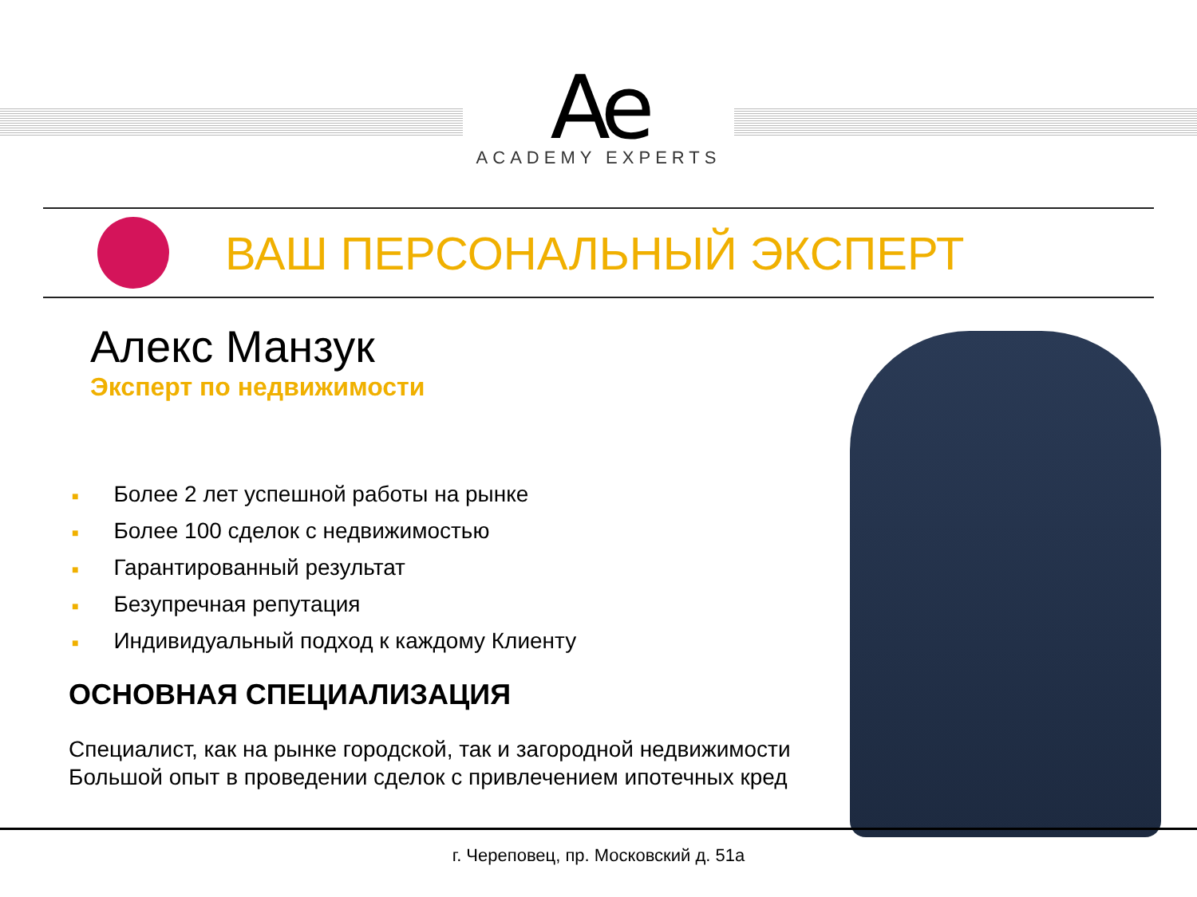Ae
ACADEMY EXPERTS
ВАШ ПЕРСОНАЛЬНЫЙ ЭКСПЕРТ
Алекс Манзук
Эксперт по недвижимости
■ Более 2 лет успешной работы на рынке
■ Более 100 сделок с недвижимостью
■ Гарантированный результат
■ Безупречная репутация
■ Индивидуальный подход к каждому Клиенту
ОСНОВНАЯ СПЕЦИАЛИЗАЦИЯ
Специалист, как на рынке городской, так и загородной недвижимости
Большой опыт в проведении сделок с привлечением ипотечных кред
г. Череповец, пр. Московский д. 51а